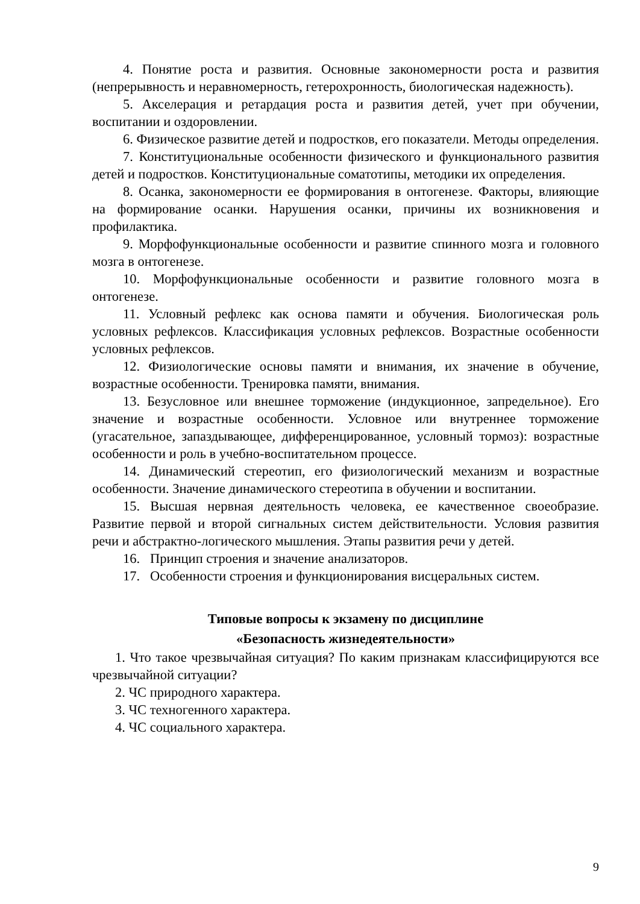4. Понятие роста и развития. Основные закономерности роста и развития (непрерывность и неравномерность, гетерохронность, биологическая надежность).
5. Акселерация и ретардация роста и развития детей, учет при обучении, воспитании и оздоровлении.
6. Физическое развитие детей и подростков, его показатели. Методы определения.
7. Конституциональные особенности физического и функционального развития детей и подростков. Конституциональные соматотипы, методики их определения.
8. Осанка, закономерности ее формирования в онтогенезе. Факторы, влияющие на формирование осанки. Нарушения осанки, причины их возникновения и профилактика.
9. Морфофункциональные особенности и развитие спинного мозга и головного мозга в онтогенезе.
10. Морфофункциональные особенности и развитие головного мозга в онтогенезе.
11. Условный рефлекс как основа памяти и обучения. Биологическая роль условных рефлексов. Классификация условных рефлексов. Возрастные особенности условных рефлексов.
12. Физиологические основы памяти и внимания, их значение в обучение, возрастные особенности. Тренировка памяти, внимания.
13. Безусловное или внешнее торможение (индукционное, запредельное). Его значение и возрастные особенности. Условное или внутреннее торможение (угасательное, запаздывающее, дифференцированное, условный тормоз): возрастные особенности и роль в учебно-воспитательном процессе.
14. Динамический стереотип, его физиологический механизм и возрастные особенности. Значение динамического стереотипа в обучении и воспитании.
15. Высшая нервная деятельность человека, ее качественное своеобразие. Развитие первой и второй сигнальных систем действительности. Условия развития речи и абстрактно-логического мышления. Этапы развития речи у детей.
16. Принцип строения и значение анализаторов.
17. Особенности строения и функционирования висцеральных систем.
Типовые вопросы к экзамену по дисциплине
«Безопасность жизнедеятельности»
1. Что такое чрезвычайная ситуация? По каким признакам классифицируются все чрезвычайной ситуации?
2. ЧС природного характера.
3. ЧС техногенного характера.
4. ЧС социального характера.
9